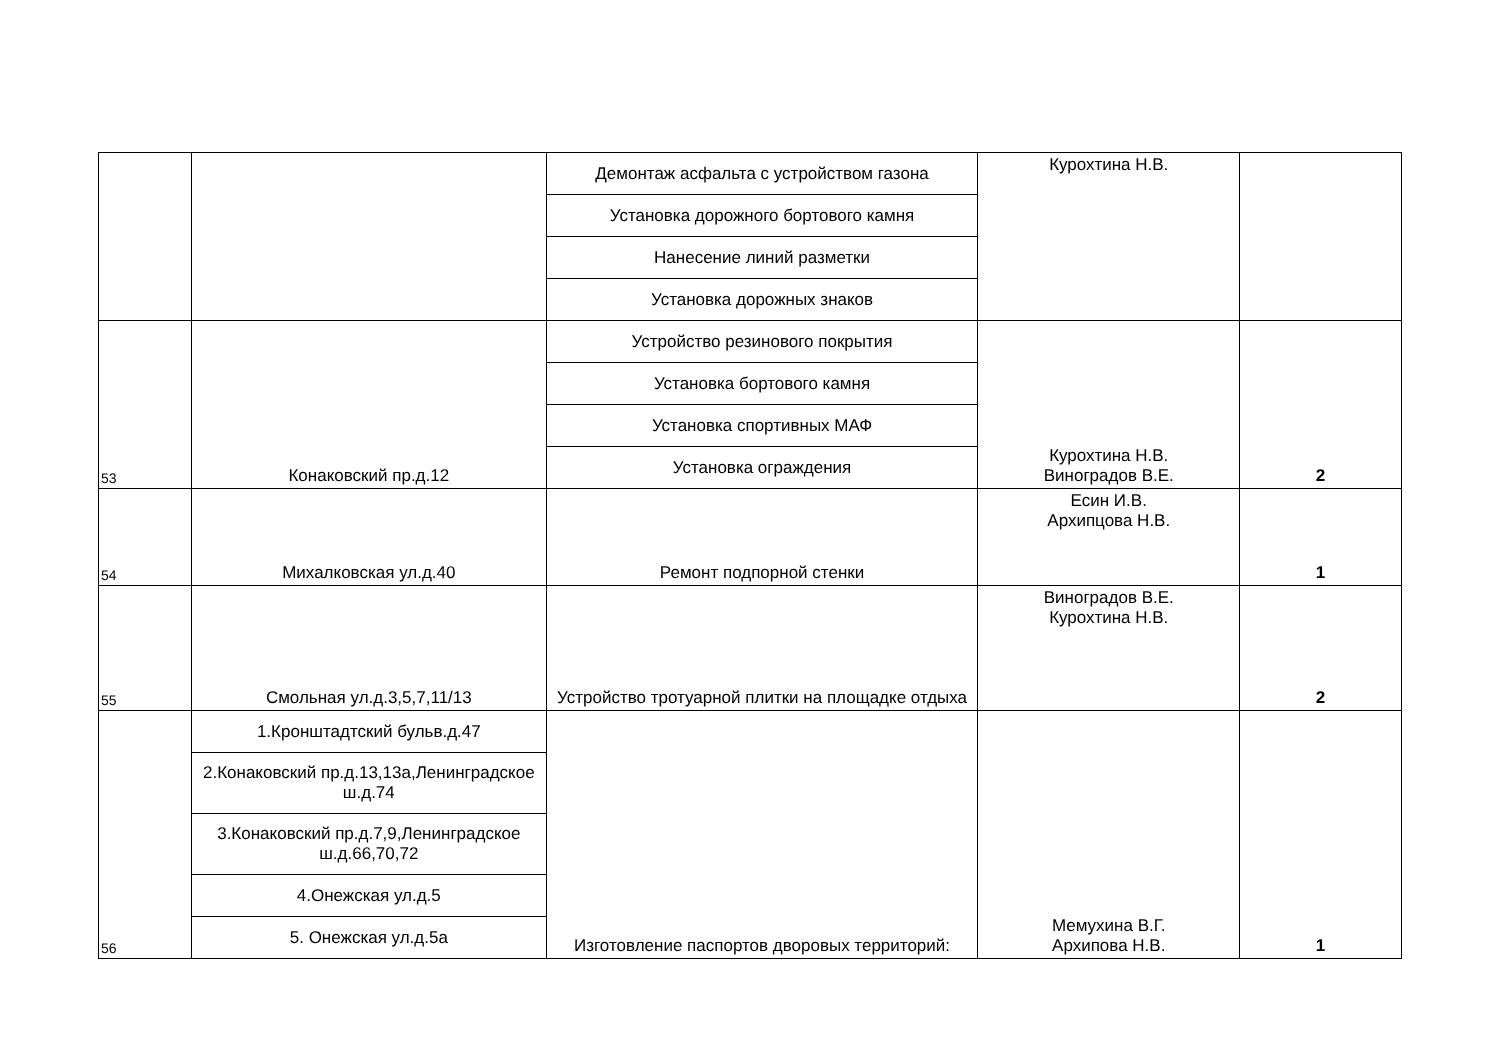| | | Демонтаж асфальта с устройством газона | Курохтина Н.В. | |
| | | Установка дорожного бортового камня | | |
| | | Нанесение линий разметки | | |
| | | Установка дорожных знаков | | |
| 53 | Конаковский пр.д.12 | Устройство резинового покрытия | Курохтина Н.В. Виноградов В.Е. | 2 |
| | | Установка бортового камня | | |
| | | Установка спортивных МАФ | | |
| | | Установка ограждения | | |
| 54 | Михалковская ул.д.40 | Ремонт подпорной стенки | Есин И.В. Архипцова Н.В. | 1 |
| 55 | Смольная ул.д.3,5,7,11/13 | Устройство тротуарной плитки на площадке отдыха | Виноградов В.Е. Курохтина Н.В. | 2 |
| 56 | 1.Кронштадтский бульв.д.47 | Изготовление паспортов дворовых территорий: | Мемухина В.Г. Архипова Н.В. | 1 |
| | 2.Конаковский пр.д.13,13а,Ленинградское ш.д.74 | | | |
| | 3.Конаковский пр.д.7,9,Ленинградское ш.д.66,70,72 | | | |
| | 4.Онежская ул.д.5 | | | |
| | 5. Онежская ул.д.5а | | | |